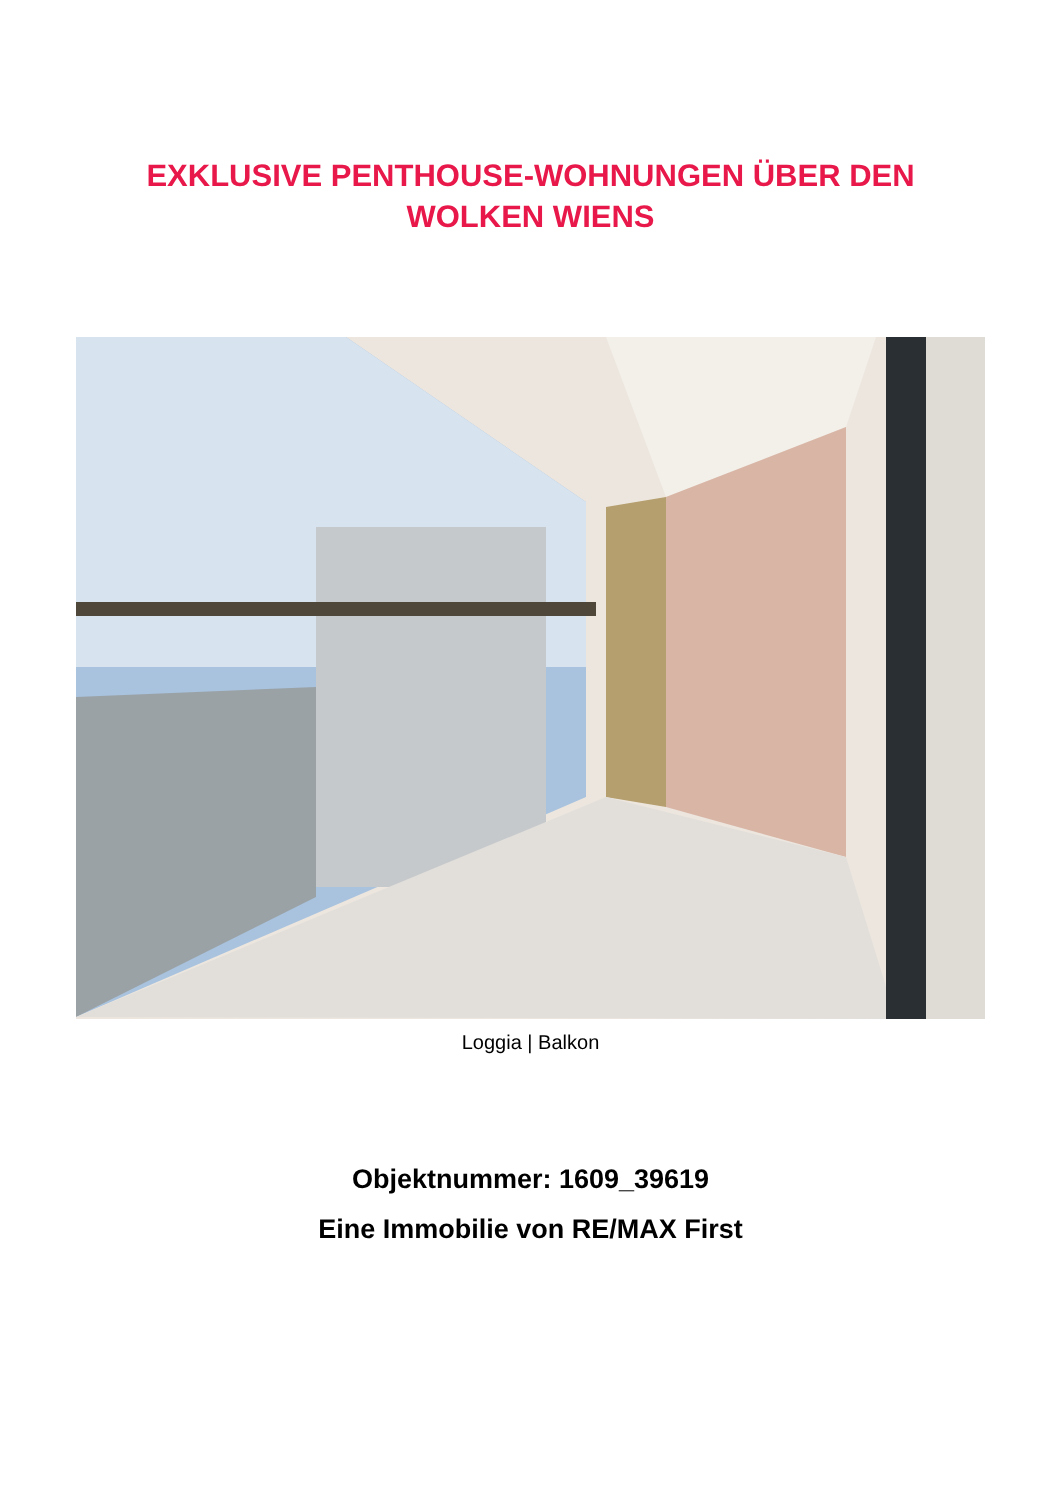EXKLUSIVE PENTHOUSE-WOHNUNGEN ÜBER DEN
WOLKEN WIENS
Loggia | Balkon
Objektnummer: 1609_39619
Eine Immobilie von RE/MAX First